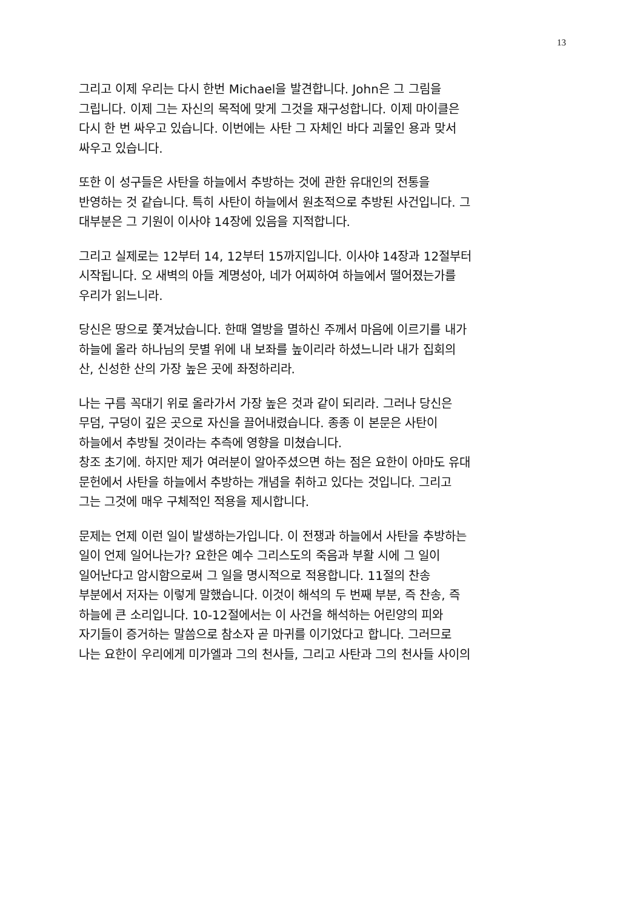13
그리고 이제 우리는 다시 한번 Michael을 발견합니다. John은 그 그림을
그립니다. 이제 그는 자신의 목적에 맞게 그것을 재구성합니다. 이제 마이클은
다시 한 번 싸우고 있습니다. 이번에는 사탄 그 자체인 바다 괴물인 용과 맞서
싸우고 있습니다.
또한 이 성구들은 사탄을 하늘에서 추방하는 것에 관한 유대인의 전통을
반영하는 것 같습니다. 특히 사탄이 하늘에서 원초적으로 추방된 사건입니다. 그
대부분은 그 기원이 이사야 14장에 있음을 지적합니다.
그리고 실제로는 12부터 14, 12부터 15까지입니다. 이사야 14장과 12절부터
시작됩니다. 오 새벽의 아들 계명성아, 네가 어찌하여 하늘에서 떨어졌는가를
우리가 읽느니라.
당신은 땅으로 쫓겨났습니다. 한때 열방을 멸하신 주께서 마음에 이르기를 내가
하늘에 올라 하나님의 뭇별 위에 내 보좌를 높이리라 하셨느니라 내가 집회의
산, 신성한 산의 가장 높은 곳에 좌정하리라.
나는 구름 꼭대기 위로 올라가서 가장 높은 것과 같이 되리라. 그러나 당신은
무덤, 구덩이 깊은 곳으로 자신을 끌어내렸습니다. 종종 이 본문은 사탄이
하늘에서 추방될 것이라는 추측에 영향을 미쳤습니다.
창조 초기에. 하지만 제가 여러분이 알아주셨으면 하는 점은 요한이 아마도 유대
문헌에서 사탄을 하늘에서 추방하는 개념을 취하고 있다는 것입니다. 그리고
그는 그것에 매우 구체적인 적용을 제시합니다.
문제는 언제 이런 일이 발생하는가입니다. 이 전쟁과 하늘에서 사탄을 추방하는
일이 언제 일어나는가? 요한은 예수 그리스도의 죽음과 부활 시에 그 일이
일어난다고 암시함으로써 그 일을 명시적으로 적용합니다. 11절의 찬송
부분에서 저자는 이렇게 말했습니다. 이것이 해석의 두 번째 부분, 즉 찬송, 즉
하늘에 큰 소리입니다. 10-12절에서는 이 사건을 해석하는 어린양의 피와
자기들이 증거하는 말씀으로 참소자 곧 마귀를 이기었다고 합니다. 그러므로
나는 요한이 우리에게 미가엘과 그의 천사들, 그리고 사탄과 그의 천사들 사이의